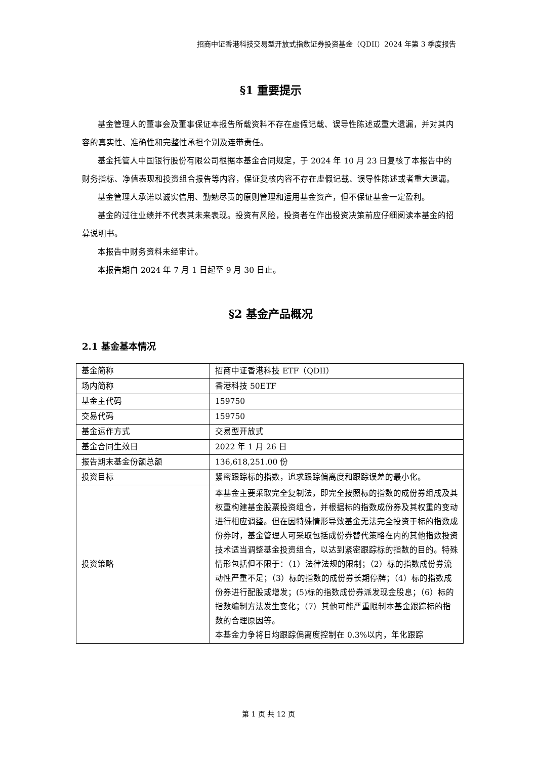招商中证香港科技交易型开放式指数证券投资基金（QDII）2024 年第 3 季度报告
§1 重要提示
基金管理人的董事会及董事保证本报告所载资料不存在虚假记载、误导性陈述或重大遗漏，并对其内容的真实性、准确性和完整性承担个别及连带责任。
基金托管人中国银行股份有限公司根据本基金合同规定，于 2024 年 10 月 23 日复核了本报告中的财务指标、净值表现和投资组合报告等内容，保证复核内容不存在虚假记载、误导性陈述或者重大遗漏。
基金管理人承诺以诚实信用、勤勉尽责的原则管理和运用基金资产，但不保证基金一定盈利。
基金的过往业绩并不代表其未来表现。投资有风险，投资者在作出投资决策前应仔细阅读本基金的招募说明书。
本报告中财务资料未经审计。
本报告期自 2024 年 7 月 1 日起至 9 月 30 日止。
§2 基金产品概况
2.1 基金基本情况
| 基金简称 | 招商中证香港科技 ETF（QDII） |
| 场内简称 | 香港科技 50ETF |
| 基金主代码 | 159750 |
| 交易代码 | 159750 |
| 基金运作方式 | 交易型开放式 |
| 基金合同生效日 | 2022 年 1 月 26 日 |
| 报告期末基金份额总额 | 136,618,251.00 份 |
| 投资目标 | 紧密跟踪标的指数，追求跟踪偏离度和跟踪误差的最小化。 |
| 投资策略 | 本基金主要采取完全复制法，即完全按照标的指数的成份券组成及其权重构建基金股票投资组合，并根据标的指数成份券及其权重的变动进行相应调整。但在因特殊情形导致基金无法完全投资于标的指数成份券时，基金管理人可采取包括成份券替代策略在内的其他指数投资技术适当调整基金投资组合，以达到紧密跟踪标的指数的目的。特殊情形包括但不限于：（1）法律法规的限制；（2）标的指数成份券流动性严重不足；（3）标的指数的成份券长期停牌；（4）标的指数成份券进行配股或增发；(5)标的指数成份券派发现金股息；（6）标的指数编制方法发生变化；（7）其他可能严重限制本基金跟踪标的指数的合理原因等。 本基金力争将日均跟踪偏离度控制在 0.3%以内，年化跟踪 |
第 1 页 共 12 页